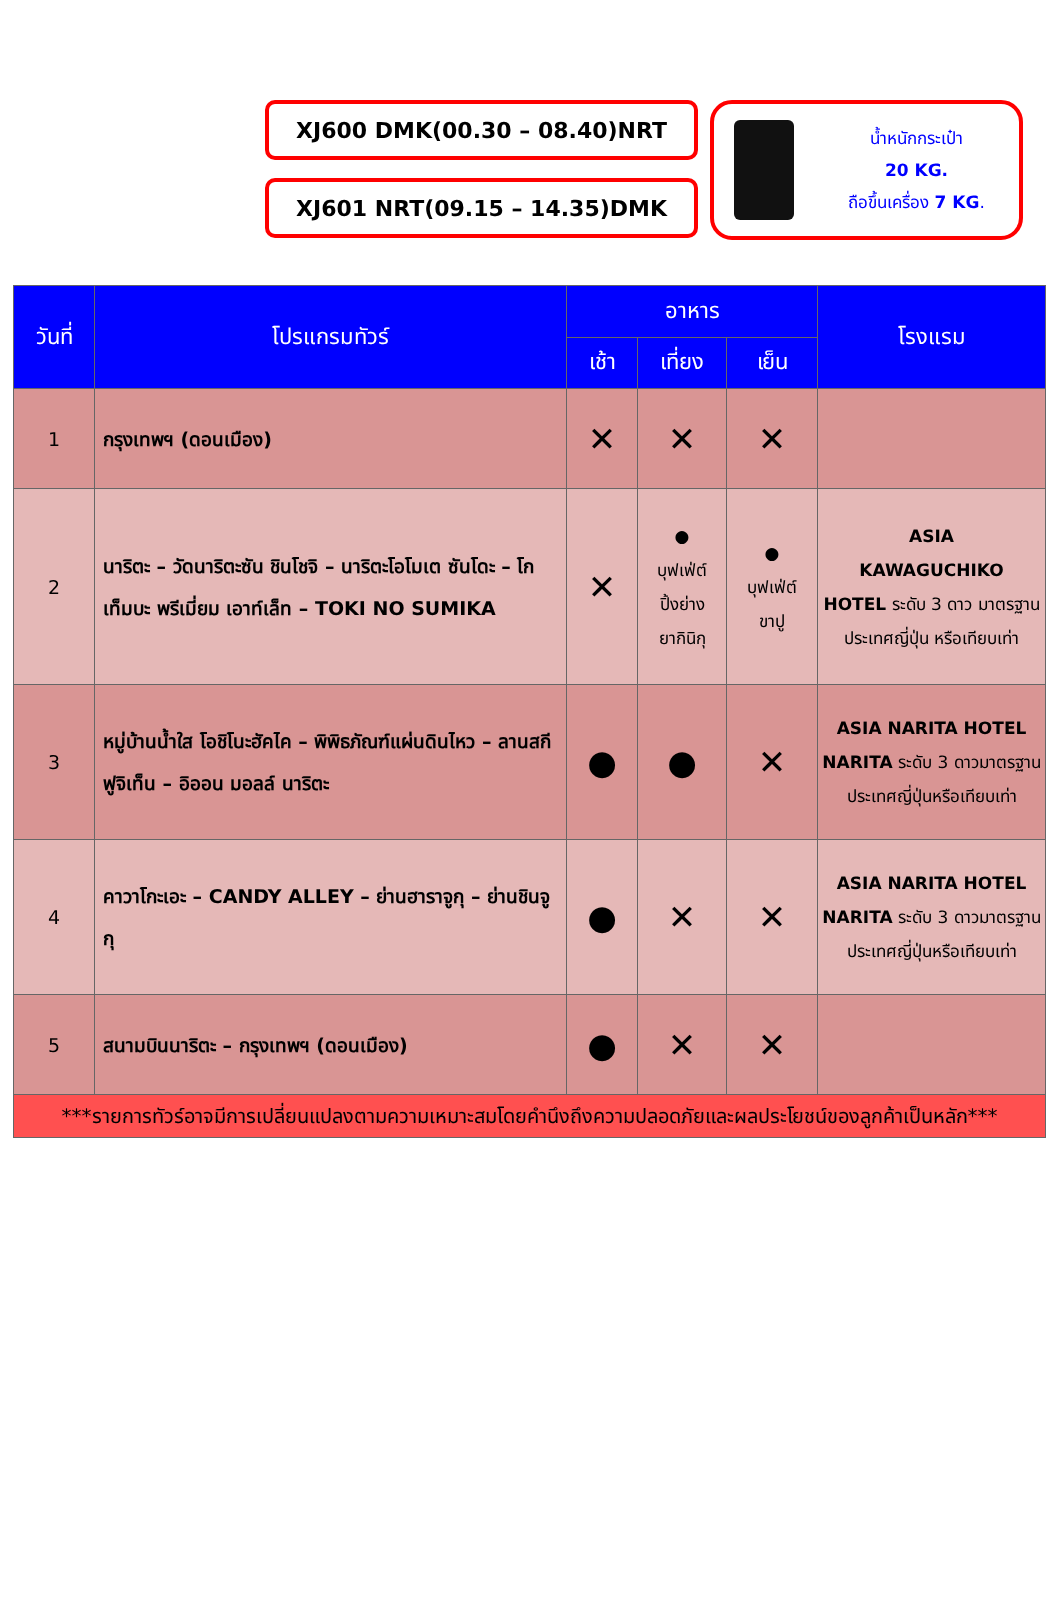XJ600 DMK(00.30 – 08.40)NRT
XJ601 NRT(09.15 – 14.35)DMK
น้ำหนักกระเป๋า
20 KG.
ถือขึ้นเครื่อง 7 KG.
| วันที่ | โปรแกรมทัวร์ | อาหาร | | | โรงแรม |
| --- | --- | --- | --- | --- | --- |
| | | เช้า | เที่ยง | เย็น | |
| 1 | กรุงเทพฯ (ดอนเมือง) | ✕ | ✕ | ✕ | |
| 2 | นาริตะ – วัดนาริตะซัน ชินโชจิ – นาริตะโอโมเต ซันโดะ – โกเท็มบะ พรีเมี่ยม เอาท์เล็ท – TOKI NO SUMIKA | ✕ | ● บุฟเฟ่ต์ ปิ้งย่าง ยากินิกุ | ● บุฟเฟ่ต์ ขาปู | ASIA KAWAGUCHIKO HOTEL ระดับ 3 ดาว มาตรฐานประเทศญี่ปุ่น หรือเทียบเท่า |
| 3 | หมู่บ้านน้ำใส โอชิโนะฮัคไค – พิพิธภัณฑ์แผ่นดินไหว – ลานสกี ฟูจิเท็น – อิออน มอลล์ นาริตะ | ● | ● | ✕ | ASIA NARITA HOTEL NARITA ระดับ 3 ดาวมาตรฐานประเทศญี่ปุ่นหรือเทียบเท่า |
| 4 | คาวาโกะเอะ – CANDY ALLEY – ย่านฮาราจูกุ – ย่านชินจูกุ | ● | ✕ | ✕ | ASIA NARITA HOTEL NARITA ระดับ 3 ดาวมาตรฐานประเทศญี่ปุ่นหรือเทียบเท่า |
| 5 | สนามบินนาริตะ – กรุงเทพฯ (ดอนเมือง) | ● | ✕ | ✕ | |
| ***รายการทัวร์อาจมีการเปลี่ยนแปลงตามความเหมาะสมโดยคำนึงถึงความปลอดภัยและผลประโยชน์ของลูกค้าเป็นหลัก*** | | | | | |